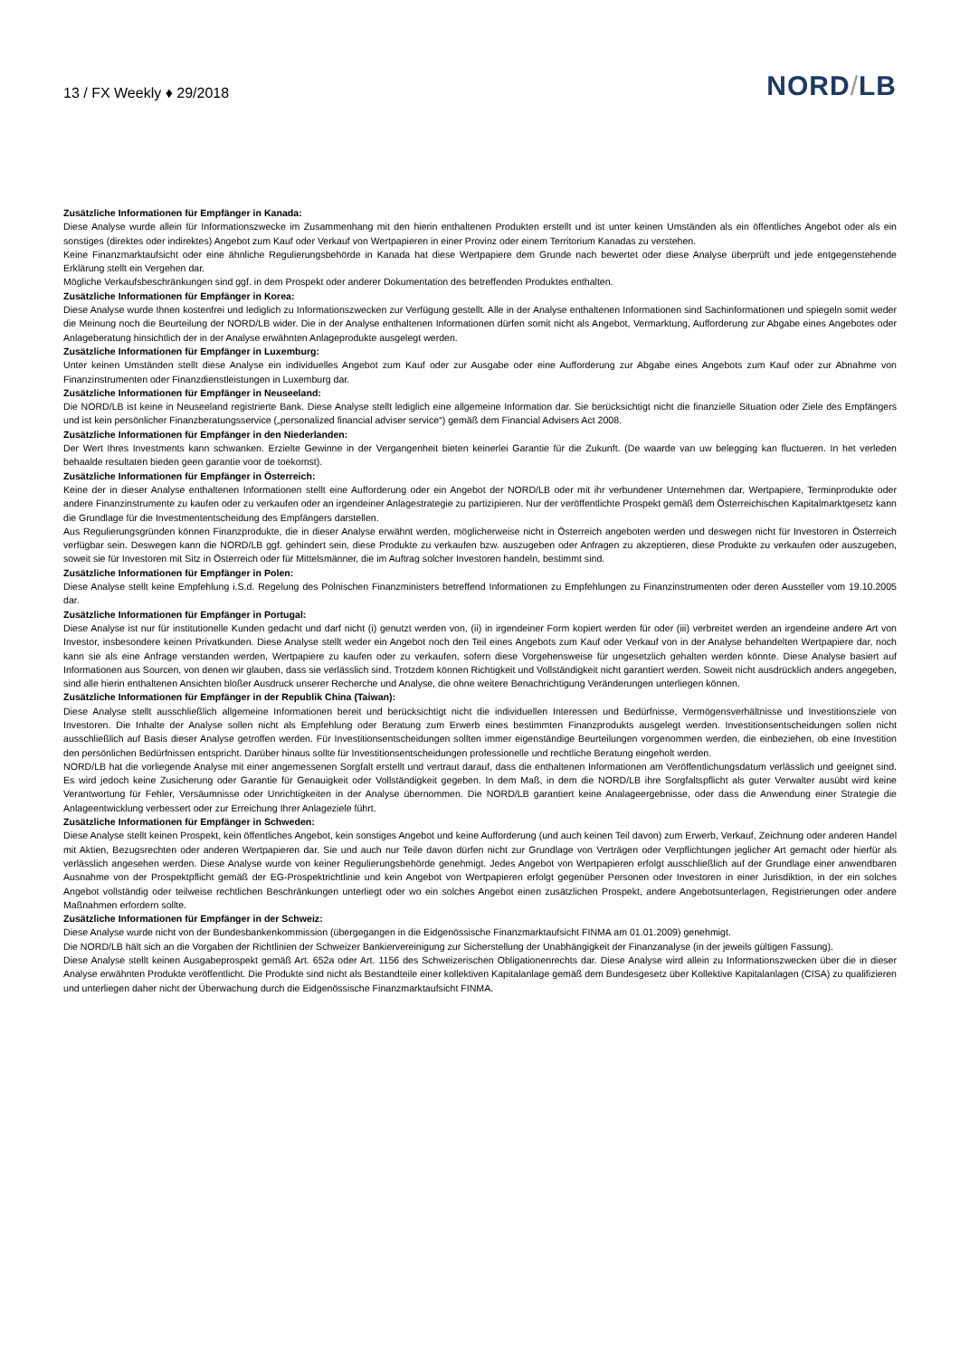13 / FX Weekly ♦ 29/2018
NORD/LB
Zusätzliche Informationen für Empfänger in Kanada:
Diese Analyse wurde allein für Informationszwecke im Zusammenhang mit den hierin enthaltenen Produkten erstellt und ist unter keinen Umständen als ein öffentliches Angebot oder als ein sonstiges (direktes oder indirektes) Angebot zum Kauf oder Verkauf von Wertpapieren in einer Provinz oder einem Territorium Kanadas zu verstehen.
Keine Finanzmarktaufsicht oder eine ähnliche Regulierungsbehörde in Kanada hat diese Wertpapiere dem Grunde nach bewertet oder diese Analyse überprüft und jede entgegenstehende Erklärung stellt ein Vergehen dar.
Mögliche Verkaufsbeschränkungen sind ggf. in dem Prospekt oder anderer Dokumentation des betreffenden Produktes enthalten.
Zusätzliche Informationen für Empfänger in Korea:
Diese Analyse wurde Ihnen kostenfrei und lediglich zu Informationszwecken zur Verfügung gestellt. Alle in der Analyse enthaltenen Informationen sind Sachinformationen und spiegeln somit weder die Meinung noch die Beurteilung der NORD/LB wider. Die in der Analyse enthaltenen Informationen dürfen somit nicht als Angebot, Vermarktung, Aufforderung zur Abgabe eines Angebotes oder Anlageberatung hinsichtlich der in der Analyse erwähnten Anlageprodukte ausgelegt werden.
Zusätzliche Informationen für Empfänger in Luxemburg:
Unter keinen Umständen stellt diese Analyse ein individuelles Angebot zum Kauf oder zur Ausgabe oder eine Aufforderung zur Abgabe eines Angebots zum Kauf oder zur Abnahme von Finanzinstrumenten oder Finanzdienstleistungen in Luxemburg dar.
Zusätzliche Informationen für Empfänger in Neuseeland:
Die NORD/LB ist keine in Neuseeland registrierte Bank. Diese Analyse stellt lediglich eine allgemeine Information dar. Sie berücksichtigt nicht die finanzielle Situation oder Ziele des Empfängers und ist kein persönlicher Finanzberatungsservice („personalized financial adviser service“) gemäß dem Financial Advisers Act 2008.
Zusätzliche Informationen für Empfänger in den Niederlanden:
Der Wert Ihres Investments kann schwanken. Erzielte Gewinne in der Vergangenheit bieten keinerlei Garantie für die Zukunft. (De waarde van uw belegging kan fluctueren. In het verleden behaalde resultaten bieden geen garantie voor de toekomst).
Zusätzliche Informationen für Empfänger in Österreich:
Keine der in dieser Analyse enthaltenen Informationen stellt eine Aufforderung oder ein Angebot der NORD/LB oder mit ihr verbundener Unternehmen dar, Wertpapiere, Terminprodukte oder andere Finanzinstrumente zu kaufen oder zu verkaufen oder an irgendeiner Anlagestrategie zu partizipieren. Nur der veröffentlichte Prospekt gemäß dem Österreichischen Kapitalmarktgesetz kann die Grundlage für die Investmententscheidung des Empfängers darstellen.
Aus Regulierungsgründen können Finanzprodukte, die in dieser Analyse erwähnt werden, möglicherweise nicht in Österreich angeboten werden und deswegen nicht für Investoren in Österreich verfügbar sein. Deswegen kann die NORD/LB ggf. gehindert sein, diese Produkte zu verkaufen bzw. auszugeben oder Anfragen zu akzeptieren, diese Produkte zu verkaufen oder auszugeben, soweit sie für Investoren mit Sitz in Österreich oder für Mittelsmänner, die im Auftrag solcher Investoren handeln, bestimmt sind.
Zusätzliche Informationen für Empfänger in Polen:
Diese Analyse stellt keine Empfehlung i.S.d. Regelung des Polnischen Finanzministers betreffend Informationen zu Empfehlungen zu Finanzinstrumenten oder deren Aussteller vom 19.10.2005 dar.
Zusätzliche Informationen für Empfänger in Portugal:
Diese Analyse ist nur für institutionelle Kunden gedacht und darf nicht (i) genutzt werden von, (ii) in irgendeiner Form kopiert werden für oder (iii) verbreitet werden an irgendeine andere Art von Investor, insbesondere keinen Privatkunden. Diese Analyse stellt weder ein Angebot noch den Teil eines Angebots zum Kauf oder Verkauf von in der Analyse behandelten Wertpapiere dar, noch kann sie als eine Anfrage verstanden werden, Wertpapiere zu kaufen oder zu verkaufen, sofern diese Vorgehensweise für ungesetzlich gehalten werden könnte. Diese Analyse basiert auf Informationen aus Sourcen, von denen wir glauben, dass sie verlässlich sind. Trotzdem können Richtigkeit und Vollständigkeit nicht garantiert werden. Soweit nicht ausdrücklich anders angegeben, sind alle hierin enthaltenen Ansichten bloßer Ausdruck unserer Recherche und Analyse, die ohne weitere Benachrichtigung Veränderungen unterliegen können.
Zusätzliche Informationen für Empfänger in der Republik China (Taiwan):
Diese Analyse stellt ausschließlich allgemeine Informationen bereit und berücksichtigt nicht die individuellen Interessen und Bedürfnisse, Vermögensverhältnisse und Investitionsziele von Investoren. Die Inhalte der Analyse sollen nicht als Empfehlung oder Beratung zum Erwerb eines bestimmten Finanzprodukts ausgelegt werden. Investitionsentscheidungen sollen nicht ausschließlich auf Basis dieser Analyse getroffen werden. Für Investitionsentscheidungen sollten immer eigenständige Beurteilungen vorgenommen werden, die einbeziehen, ob eine Investition den persönlichen Bedürfnissen entspricht. Darüber hinaus sollte für Investitionsentscheidungen professionelle und rechtliche Beratung eingeholt werden.
NORD/LB hat die vorliegende Analyse mit einer angemessenen Sorgfalt erstellt und vertraut darauf, dass die enthaltenen Informationen am Veröffentlichungsdatum verlässlich und geeignet sind. Es wird jedoch keine Zusicherung oder Garantie für Genauigkeit oder Vollständigkeit gegeben. In dem Maß, in dem die NORD/LB ihre Sorgfaltspflicht als guter Verwalter ausübt wird keine Verantwortung für Fehler, Versäumnisse oder Unrichtigkeiten in der Analyse übernommen. Die NORD/LB garantiert keine Analageergebnisse, oder dass die Anwendung einer Strategie die Anlageentwicklung verbessert oder zur Erreichung Ihrer Anlageziele führt.
Zusätzliche Informationen für Empfänger in Schweden:
Diese Analyse stellt keinen Prospekt, kein öffentliches Angebot, kein sonstiges Angebot und keine Aufforderung (und auch keinen Teil davon) zum Erwerb, Verkauf, Zeichnung oder anderen Handel mit Aktien, Bezugsrechten oder anderen Wertpapieren dar. Sie und auch nur Teile davon dürfen nicht zur Grundlage von Verträgen oder Verpflichtungen jeglicher Art gemacht oder hierfür als verlässlich angesehen werden. Diese Analyse wurde von keiner Regulierungsbehörde genehmigt. Jedes Angebot von Wertpapieren erfolgt ausschließlich auf der Grundlage einer anwendbaren Ausnahme von der Prospektpflicht gemäß der EG-Prospektrichtlinie und kein Angebot von Wertpapieren erfolgt gegenüber Personen oder Investoren in einer Jurisdiktion, in der ein solches Angebot vollständig oder teilweise rechtlichen Beschränkungen unterliegt oder wo ein solches Angebot einen zusätzlichen Prospekt, andere Angebotsunterlagen, Registrierungen oder andere Maßnahmen erfordern sollte.
Zusätzliche Informationen für Empfänger in der Schweiz:
Diese Analyse wurde nicht von der Bundesbankenkommission (übergegangen in die Eidgenössische Finanzmarktaufsicht FINMA am 01.01.2009) genehmigt.
Die NORD/LB hält sich an die Vorgaben der Richtlinien der Schweizer Bankiervereinigung zur Sicherstellung der Unabhängigkeit der Finanzanalyse (in der jeweils gültigen Fassung).
Diese Analyse stellt keinen Ausgabeprospekt gemäß Art. 652a oder Art. 1156 des Schweizerischen Obligationenrechts dar. Diese Analyse wird allein zu Informationszwecken über die in dieser Analyse erwähnten Produkte veröffentlicht. Die Produkte sind nicht als Bestandteile einer kollektiven Kapitalanlage gemäß dem Bundesgesetz über Kollektive Kapitalanlagen (CISA) zu qualifizieren und unterliegen daher nicht der Überwachung durch die Eidgenössische Finanzmarktaufsicht FINMA.